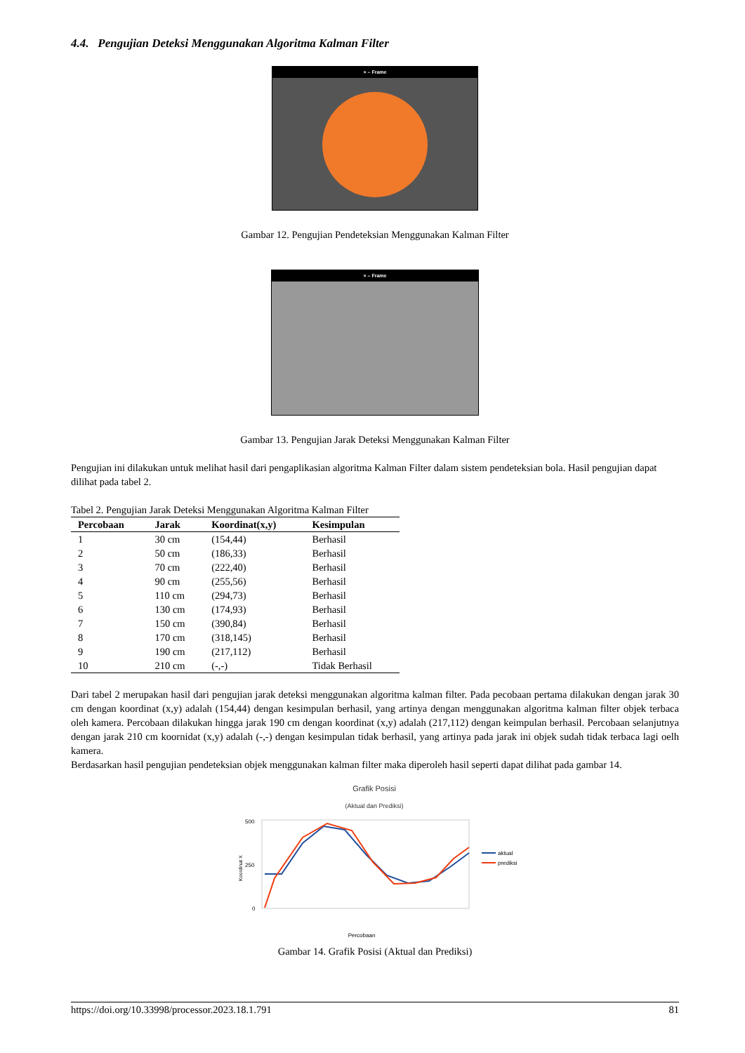4.4. Pengujian Deteksi Menggunakan Algoritma Kalman Filter
× – Frame
Gambar 12. Pengujian Pendeteksian Menggunakan Kalman Filter
× – Frame
Gambar 13. Pengujian Jarak Deteksi Menggunakan Kalman Filter
Pengujian ini dilakukan untuk melihat hasil dari pengaplikasian algoritma Kalman Filter dalam sistem pendeteksian bola. Hasil pengujian dapat dilihat pada tabel 2.
Tabel 2. Pengujian Jarak Deteksi Menggunakan Algoritma Kalman Filter
| Percobaan | Jarak | Koordinat(x,y) | Kesimpulan |
| --- | --- | --- | --- |
| 1 | 30 cm | (154,44) | Berhasil |
| 2 | 50 cm | (186,33) | Berhasil |
| 3 | 70 cm | (222,40) | Berhasil |
| 4 | 90 cm | (255,56) | Berhasil |
| 5 | 110 cm | (294,73) | Berhasil |
| 6 | 130 cm | (174,93) | Berhasil |
| 7 | 150 cm | (390,84) | Berhasil |
| 8 | 170 cm | (318,145) | Berhasil |
| 9 | 190 cm | (217,112) | Berhasil |
| 10 | 210 cm | (-,-) | Tidak Berhasil |
Dari tabel 2 merupakan hasil dari pengujian jarak deteksi menggunakan algoritma kalman filter. Pada pecobaan pertama dilakukan dengan jarak 30 cm dengan koordinat (x,y) adalah (154,44) dengan kesimpulan berhasil, yang artinya dengan menggunakan algoritma kalman filter objek terbaca oleh kamera. Percobaan dilakukan hingga jarak 190 cm dengan koordinat (x,y) adalah (217,112) dengan keimpulan berhasil. Percobaan selanjutnya dengan jarak 210 cm koornidat (x,y) adalah (-,-) dengan kesimpulan tidak berhasil, yang artinya pada jarak ini objek sudah tidak terbaca lagi oelh kamera.
Berdasarkan hasil pengujian pendeteksian objek menggunakan kalman filter maka diperoleh hasil seperti dapat dilihat pada gambar 14.
Grafik Posisi
(Aktual dan Prediksi)
500
250
0
Koordinat X
Percobaan
aktual
prediksi
Gambar 14. Grafik Posisi (Aktual dan Prediksi)
https://doi.org/10.33998/processor.2023.18.1.791 81